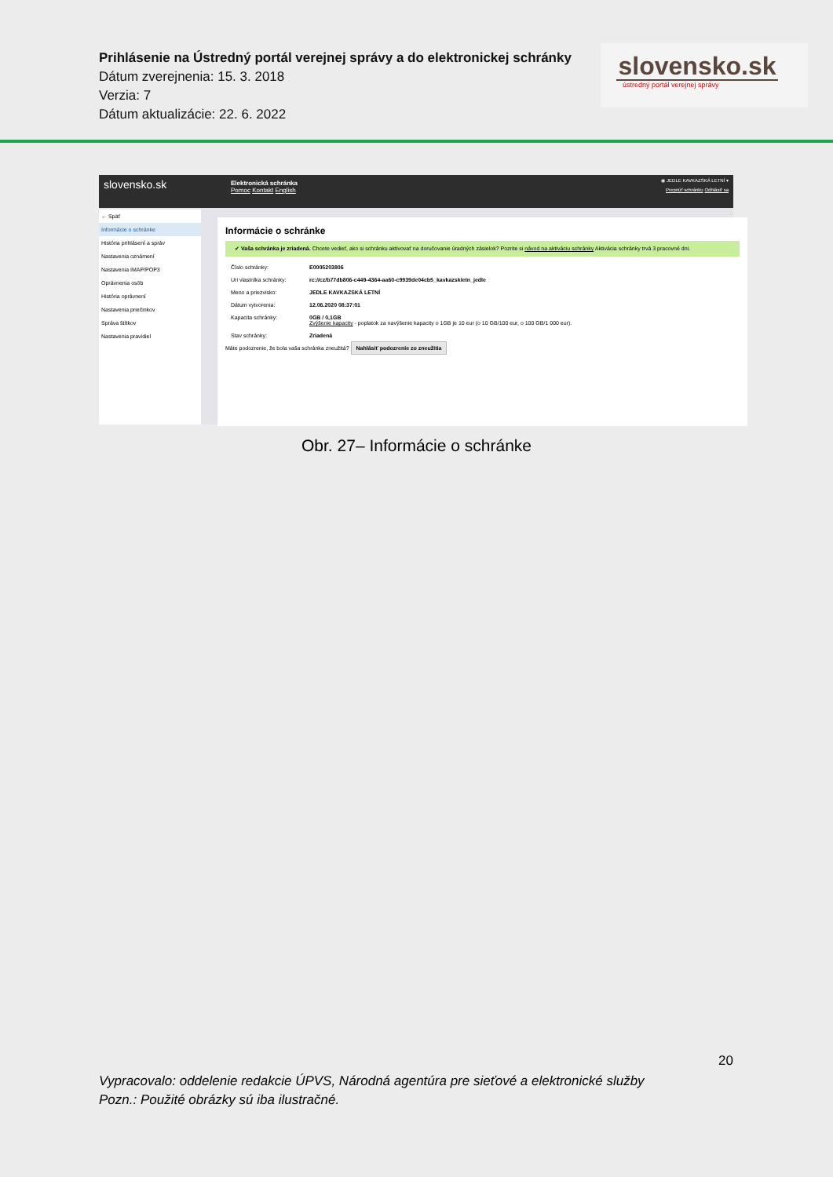Prihlásenie na Ústredný portál verejnej správy a do elektronickej schránky
Dátum zverejnenia: 15. 3. 2018
Verzia: 7
Dátum aktualizácie: 22. 6. 2022
slovensko.sk
ústredný portál verejnej správy
slovensko.sk
Elektronická schránka
Pomoc Kontakt English
◉ JEDLE KAVKAZSKÁ LETNÍ ▾
Prepnúť schránku Odhlásiť sa
← Späť
Informácie o schránke
História prihlásení a správ
Nastavenia oznámení
Nastavenia IMAP/POP3
Oprávnenia osôb
História oprávnení
Nastavenia priečinkov
Správa štítkov
Nastavenia pravidiel
Informácie o schránke
✔ Vaša schránka je zriadená. Chcete vedieť, ako si schránku aktivovať na doručovanie úradných zásielok? Pozrite si návod na aktiváciu schránky Aktivácia schránky trvá 3 pracovné dni.
Číslo schránky: E0005203806
Uri vlastníka schránky: rc://cz/b77db806-c449-4364-aa60-c9939de04cb5_kavkazskletn_jedle
Meno a priezvisko: JEDLE KAVKAZSKÁ LETNÍ
Dátum vytvorenia: 12.06.2020 08:37:01
Kapacita schránky: 0GB / 0,1GB
Zvýšenie kapacity - poplatok za navýšenie kapacity o 1GB je 10 eur (o 10 GB/100 eur, o 100 GB/1 000 eur).
Stav schránky: Zriadená
Máte podozrenie, že bola vaša schránka zneužitá? Nahlásiť podozrenie zo zneužitia
Obr. 27– Informácie o schránke
20
Vypracovalo: oddelenie redakcie ÚPVS, Národná agentúra pre sieťové a elektronické služby
Pozn.: Použité obrázky sú iba ilustračné.